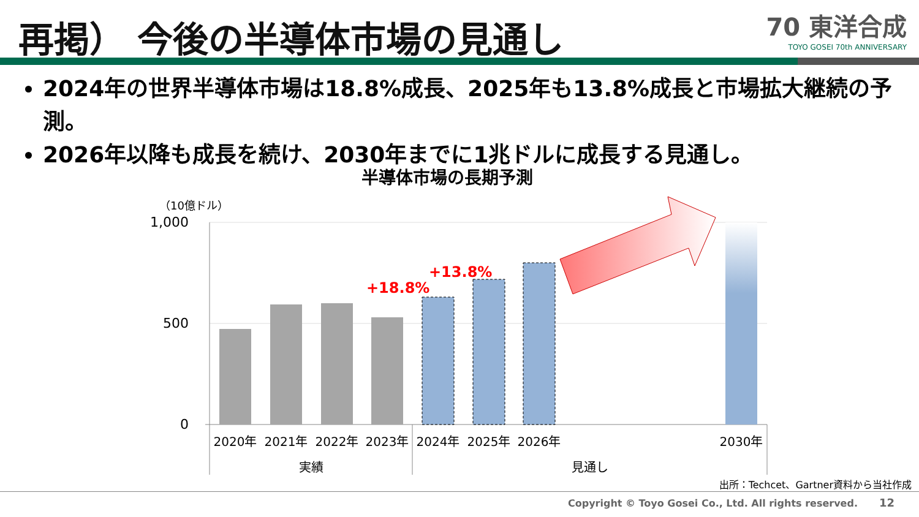再掲） 今後の半導体市場の見通し
70 東洋合成
TOYO GOSEI 70th ANNIVERSARY
2024年の世界半導体市場は18.8%成長、2025年も13.8%成長と市場拡大継続の予測。
2026年以降も成長を続け、2030年までに1兆ドルに成長する見通し。
半導体市場の長期予測
（10億ドル）
1,000
500
0
+18.8%
+13.8%
2020年
2021年
2022年
2023年
2024年
2025年
2026年
2030年
実績
見通し
出所：Techcet、Gartner資料から当社作成
Copyright © Toyo Gosei Co., Ltd. All rights reserved.
12